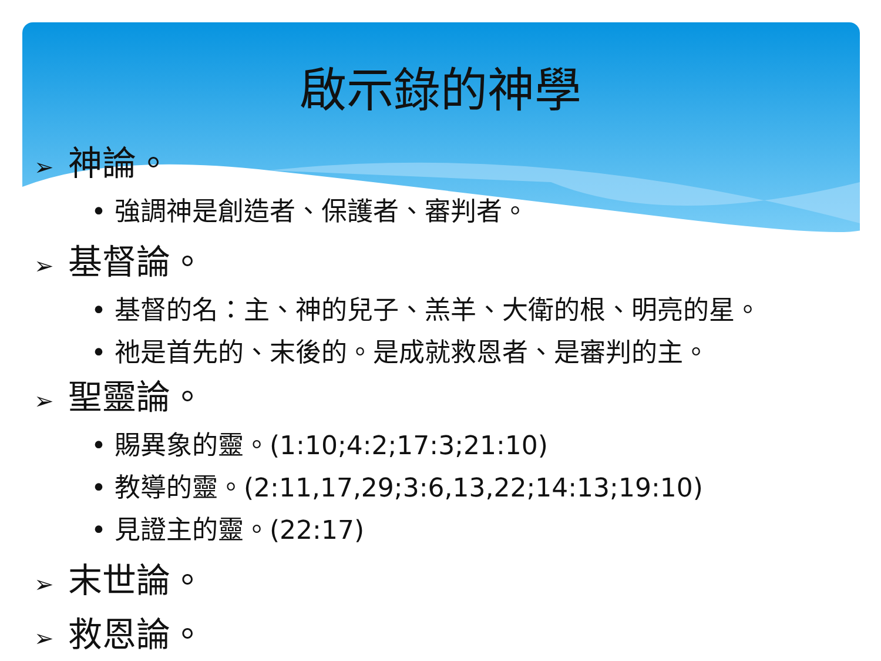啟示錄的神學
➢ 神論。
• 強調神是創造者、保護者、審判者。
➢ 基督論。
• 基督的名：主、神的兒子、羔羊、大衛的根、明亮的星。
• 祂是首先的、末後的。是成就救恩者、是審判的主。
➢ 聖靈論。
• 賜異象的靈。(1:10;4:2;17:3;21:10)
• 教導的靈。(2:11,17,29;3:6,13,22;14:13;19:10)
• 見證主的靈。(22:17)
➢ 末世論。
➢ 救恩論。